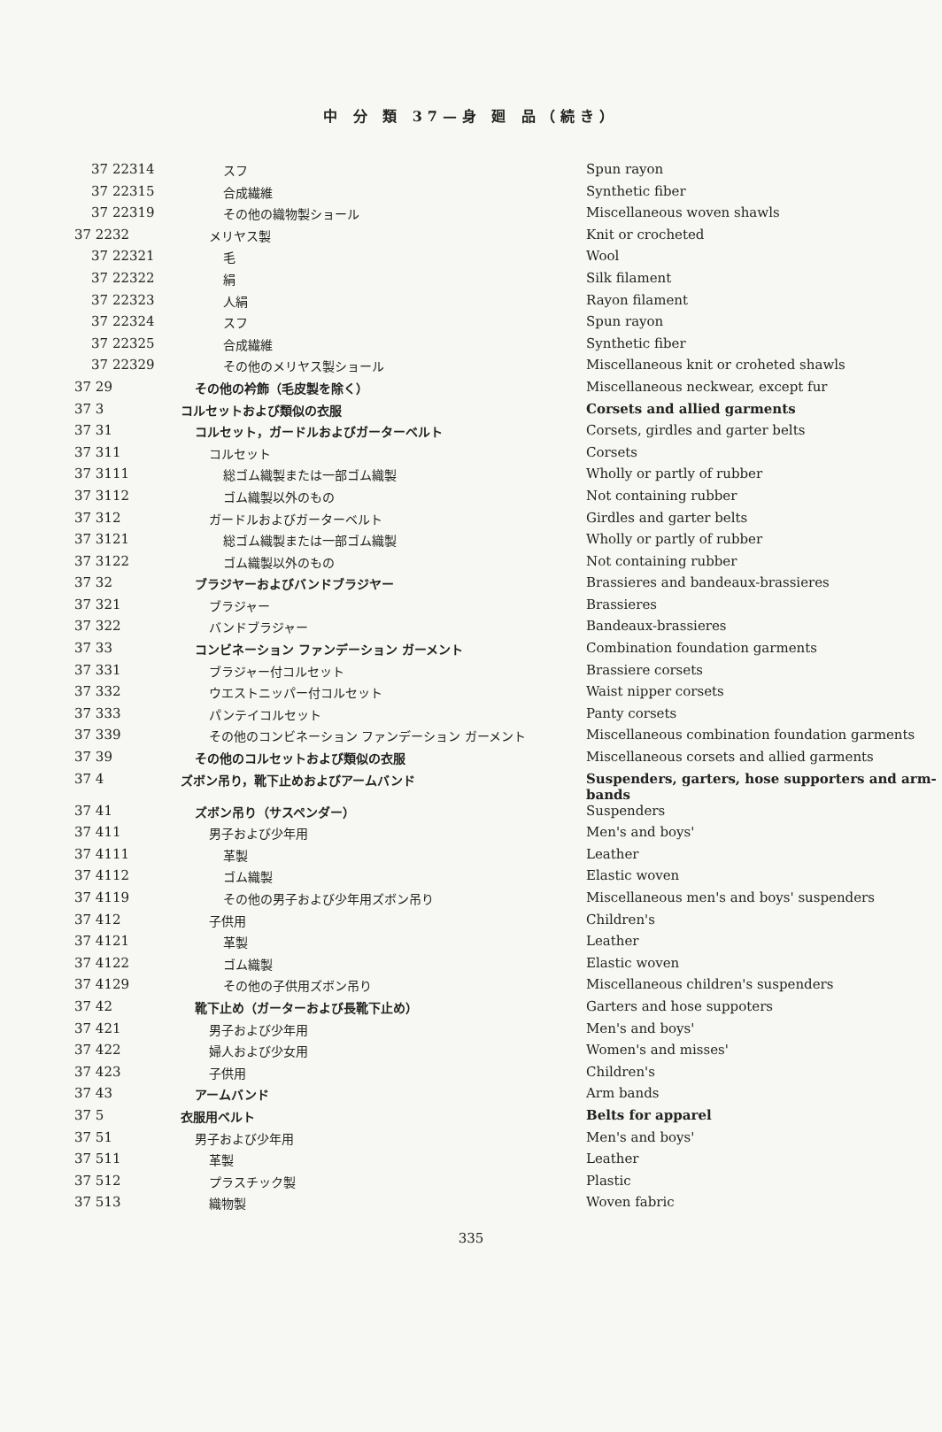中 分 類 37—身 廻 品（続き）
| 37 22314 | スフ | Spun rayon |
| 37 22315 | 合成繊維 | Synthetic fiber |
| 37 22319 | その他の織物製ショール | Miscellaneous woven shawls |
| 37 2232 | メリヤス製 | Knit or crocheted |
| 37 22321 | 毛 | Wool |
| 37 22322 | 絹 | Silk filament |
| 37 22323 | 人絹 | Rayon filament |
| 37 22324 | スフ | Spun rayon |
| 37 22325 | 合成繊維 | Synthetic fiber |
| 37 22329 | その他のメリヤス製ショール | Miscellaneous knit or croheted shawls |
| 37 29 | その他の衿飾（毛皮製を除く） | Miscellaneous neckwear, except fur |
| 37 3 | コルセットおよび類似の衣服 | Corsets and allied garments |
| 37 31 | コルセット，ガードルおよびガーターベルト | Corsets, girdles and garter belts |
| 37 311 | コルセット | Corsets |
| 37 3111 | 総ゴム織製または一部ゴム織製 | Wholly or partly of rubber |
| 37 3112 | ゴム織製以外のもの | Not containing rubber |
| 37 312 | ガードルおよびガーターベルト | Girdles and garter belts |
| 37 3121 | 総ゴム織製または一部ゴム織製 | Wholly or partly of rubber |
| 37 3122 | ゴム織製以外のもの | Not containing rubber |
| 37 32 | ブラジヤーおよびバンドブラジヤー | Brassieres and bandeaux-brassieres |
| 37 321 | ブラジャー | Brassieres |
| 37 322 | バンドブラジャー | Bandeaux-brassieres |
| 37 33 | コンビネーション ファンデーション ガーメント | Combination foundation garments |
| 37 331 | ブラジャー付コルセット | Brassiere corsets |
| 37 332 | ウエストニッパー付コルセット | Waist nipper corsets |
| 37 333 | パンテイコルセット | Panty corsets |
| 37 339 | その他のコンビネーション ファンデーション ガーメント | Miscellaneous combination foundation garments |
| 37 39 | その他のコルセットおよび類似の衣服 | Miscellaneous corsets and allied garments |
| 37 4 | ズボン吊り，靴下止めおよびアームバンド | Suspenders, garters, hose supporters and arm-bands |
| 37 41 | ズボン吊り（サスペンダー） | Suspenders |
| 37 411 | 男子および少年用 | Men's and boys' |
| 37 4111 | 革製 | Leather |
| 37 4112 | ゴム織製 | Elastic woven |
| 37 4119 | その他の男子および少年用ズボン吊り | Miscellaneous men's and boys' suspenders |
| 37 412 | 子供用 | Children's |
| 37 4121 | 革製 | Leather |
| 37 4122 | ゴム織製 | Elastic woven |
| 37 4129 | その他の子供用ズボン吊り | Miscellaneous children's suspenders |
| 37 42 | 靴下止め（ガーターおよび長靴下止め） | Garters and hose suppoters |
| 37 421 | 男子および少年用 | Men's and boys' |
| 37 422 | 婦人および少女用 | Women's and misses' |
| 37 423 | 子供用 | Children's |
| 37 43 | アームバンド | Arm bands |
| 37 5 | 衣服用ベルト | Belts for apparel |
| 37 51 | 男子および少年用 | Men's and boys' |
| 37 511 | 革製 | Leather |
| 37 512 | プラスチック製 | Plastic |
| 37 513 | 織物製 | Woven fabric |
335